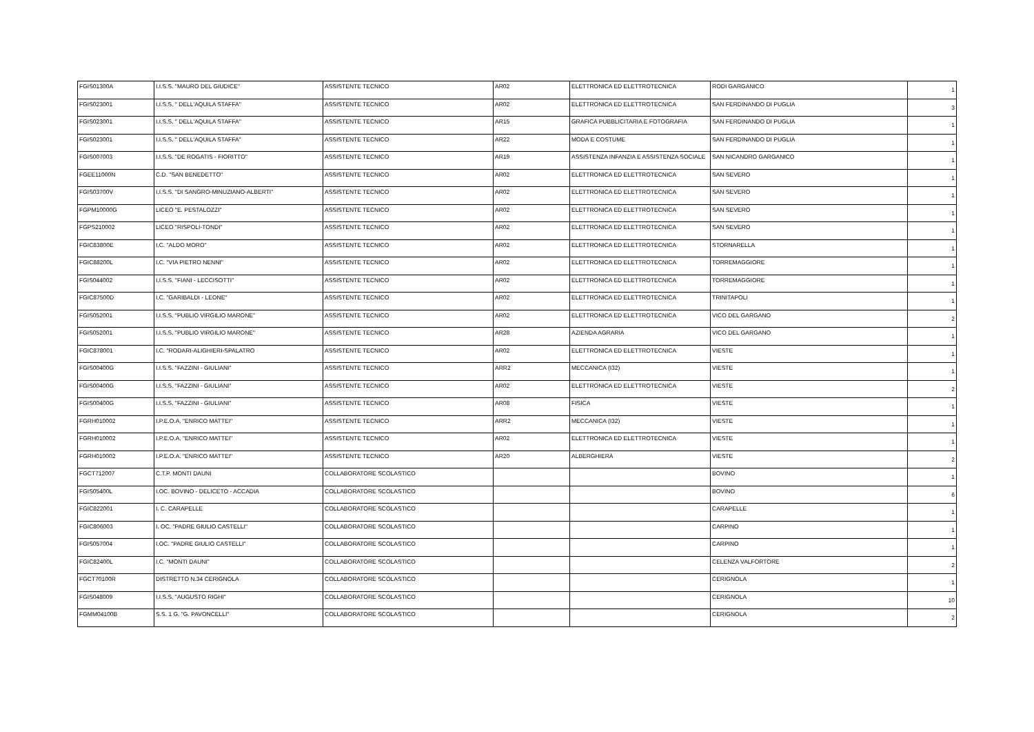| FGIS01300A | I.I.S.S. "MAURO DEL GIUDICE" | ASSISTENTE TECNICO | AR02 | ELETTRONICA ED ELETTROTECNICA | RODI GARGANICO | 1 |
| FGIS023001 | I.I.S.S. " DELL'AQUILA STAFFA" | ASSISTENTE TECNICO | AR02 | ELETTRONICA ED ELETTROTECNICA | SAN FERDINANDO DI PUGLIA | 3 |
| FGIS023001 | I.I.S.S. " DELL'AQUILA STAFFA" | ASSISTENTE TECNICO | AR15 | GRAFICA PUBBLICITARIA E FOTOGRAFIA | SAN FERDINANDO DI PUGLIA | 1 |
| FGIS023001 | I.I.S.S. " DELL'AQUILA STAFFA" | ASSISTENTE TECNICO | AR22 | MODA E COSTUME | SAN FERDINANDO DI PUGLIA | 1 |
| FGIS007003 | I.I.S.S. "DE ROGATIS - FIORITTO" | ASSISTENTE TECNICO | AR19 | ASSISTENZA INFANZIA E ASSISTENZA SOCIALE | SAN NICANDRO GARGANICO | 1 |
| FGEE11000N | C.D. "SAN BENEDETTO" | ASSISTENTE TECNICO | AR02 | ELETTRONICA ED ELETTROTECNICA | SAN SEVERO | 1 |
| FGIS03700V | I.I.S.S. "DI SANGRO-MINUZIANO-ALBERTI" | ASSISTENTE TECNICO | AR02 | ELETTRONICA ED ELETTROTECNICA | SAN SEVERO | 1 |
| FGPM10000G | LICEO "E. PESTALOZZI" | ASSISTENTE TECNICO | AR02 | ELETTRONICA ED ELETTROTECNICA | SAN SEVERO | 1 |
| FGPS210002 | LICEO "RISPOLI-TONDI" | ASSISTENTE TECNICO | AR02 | ELETTRONICA ED ELETTROTECNICA | SAN SEVERO | 1 |
| FGIC83800E | I.C. "ALDO MORO" | ASSISTENTE TECNICO | AR02 | ELETTRONICA ED ELETTROTECNICA | STORNARELLA | 1 |
| FGIC88200L | I.C. "VIA PIETRO NENNI" | ASSISTENTE TECNICO | AR02 | ELETTRONICA ED ELETTROTECNICA | TORREMAGGIORE | 1 |
| FGIS044002 | I.I.S.S. "FIANI - LECCISOTTI" | ASSISTENTE TECNICO | AR02 | ELETTRONICA ED ELETTROTECNICA | TORREMAGGIORE | 1 |
| FGIC87500D | I.C. "GARIBALDI - LEONE" | ASSISTENTE TECNICO | AR02 | ELETTRONICA ED ELETTROTECNICA | TRINITAPOLI | 1 |
| FGIS052001 | I.I.S.S. "PUBLIO VIRGILIO MARONE" | ASSISTENTE TECNICO | AR02 | ELETTRONICA ED ELETTROTECNICA | VICO DEL GARGANO | 2 |
| FGIS052001 | I.I.S.S. "PUBLIO VIRGILIO MARONE" | ASSISTENTE TECNICO | AR28 | AZIENDA AGRARIA | VICO DEL GARGANO | 1 |
| FGIC878001 | I.C. "RODARI-ALIGHIERI-SPALATRO | ASSISTENTE TECNICO | AR02 | ELETTRONICA ED ELETTROTECNICA | VIESTE | 1 |
| FGIS00400G | I.I.S.S. "FAZZINI - GIULIANI" | ASSISTENTE TECNICO | ARR2 | MECCANICA (I32) | VIESTE | 1 |
| FGIS00400G | I.I.S.S. "FAZZINI - GIULIANI" | ASSISTENTE TECNICO | AR02 | ELETTRONICA ED ELETTROTECNICA | VIESTE | 2 |
| FGIS00400G | I.I.S.S. "FAZZINI - GIULIANI" | ASSISTENTE TECNICO | AR08 | FISICA | VIESTE | 1 |
| FGRH010002 | I.P.E.O.A. "ENRICO MATTEI" | ASSISTENTE TECNICO | ARR2 | MECCANICA (I32) | VIESTE | 1 |
| FGRH010002 | I.P.E.O.A. "ENRICO MATTEI" | ASSISTENTE TECNICO | AR02 | ELETTRONICA ED ELETTROTECNICA | VIESTE | 1 |
| FGRH010002 | I.P.E.O.A. "ENRICO MATTEI" | ASSISTENTE TECNICO | AR20 | ALBERGHIERA | VIESTE | 2 |
| FGCT712007 | C.T.P. MONTI DAUNI | COLLABORATORE SCOLASTICO | | | BOVINO | 1 |
| FGIS05400L | I.OC. BOVINO - DELICETO - ACCADIA | COLLABORATORE SCOLASTICO | | | BOVINO | 6 |
| FGIC822001 | I. C. CARAPELLE | COLLABORATORE SCOLASTICO | | | CARAPELLE | 1 |
| FGIC806003 | I. OC. "PADRE GIULIO CASTELLI" | COLLABORATORE SCOLASTICO | | | CARPINO | 1 |
| FGIS057004 | I.OC. "PADRE GIULIO CASTELLI" | COLLABORATORE SCOLASTICO | | | CARPINO | 1 |
| FGIC82400L | I.C. "MONTI DAUNI" | COLLABORATORE SCOLASTICO | | | CELENZA VALFORTORE | 2 |
| FGCT70100R | DISTRETTO N.34 CERIGNOLA | COLLABORATORE SCOLASTICO | | | CERIGNOLA | 1 |
| FGIS048009 | I.I.S.S. "AUGUSTO RIGHI" | COLLABORATORE SCOLASTICO | | | CERIGNOLA | 10 |
| FGMM04100B | S.S. 1 G. "G. PAVONCELLI" | COLLABORATORE SCOLASTICO | | | CERIGNOLA | 2 |